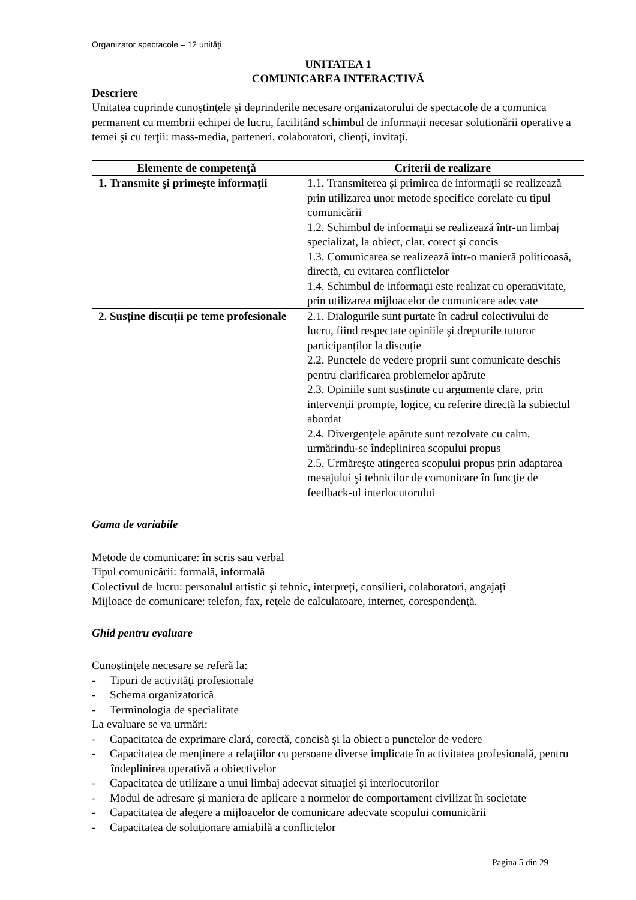Organizator spectacole – 12 unități
UNITATEA 1
COMUNICAREA INTERACTIVĂ
Descriere
Unitatea cuprinde cunoştinţele şi deprinderile necesare organizatorului de spectacole de a comunica permanent cu membrii echipei de lucru, facilitând schimbul de informaţii necesar soluționării operative a temei şi cu terţii: mass-media, parteneri, colaboratori, clienți, invitaţi.
| Elemente de competenţă | Criterii de realizare |
| --- | --- |
| 1. Transmite şi primeşte informaţii | 1.1. Transmiterea şi primirea de informaţii se realizează prin utilizarea unor metode specifice corelate cu tipul comunicării 1.2. Schimbul de informaţii se realizează într-un limbaj specializat, la obiect, clar, corect şi concis 1.3. Comunicarea se realizează într-o manieră politicoasă, directă, cu evitarea conflictelor 1.4. Schimbul de informaţii este realizat cu operativitate, prin utilizarea mijloacelor de comunicare adecvate |
| 2. Susține discuții pe teme profesionale | 2.1. Dialogurile sunt purtate în cadrul colectivului de lucru, fiind respectate opiniile şi drepturile tuturor participanților la discuție 2.2. Punctele de vedere proprii sunt comunicate deschis pentru clarificarea problemelor apărute 2.3. Opiniile sunt susținute cu argumente clare, prin intervenţii prompte, logice, cu referire directă la subiectul abordat 2.4. Divergenţele apărute sunt rezolvate cu calm, urmărindu-se îndeplinirea scopului propus 2.5. Urmăreşte atingerea scopului propus prin adaptarea mesajului şi tehnicilor de comunicare în funcţie de feedback-ul interlocutorului |
Gama de variabile
Metode de comunicare: în scris sau verbal
Tipul comunicării: formală, informală
Colectivul de lucru: personalul artistic şi tehnic, interpreți, consilieri, colaboratori, angajați
Mijloace de comunicare: telefon, fax, reţele de calculatoare, internet, corespondenţă.
Ghid pentru evaluare
Cunoştinţele necesare se referă la:
- Tipuri de activităţi profesionale
- Schema organizatorică
- Terminologia de specialitate
La evaluare se va urmări:
- Capacitatea de exprimare clară, corectă, concisă şi la obiect a punctelor de vedere
- Capacitatea de menținere a relaţiilor cu persoane diverse implicate în activitatea profesională, pentru îndeplinirea operativă a obiectivelor
- Capacitatea de utilizare a unui limbaj adecvat situaţiei şi interlocutorilor
- Modul de adresare şi maniera de aplicare a normelor de comportament civilizat în societate
- Capacitatea de alegere a mijloacelor de comunicare adecvate scopului comunicării
- Capacitatea de soluționare amiabilă a conflictelor
Pagina 5 din 29